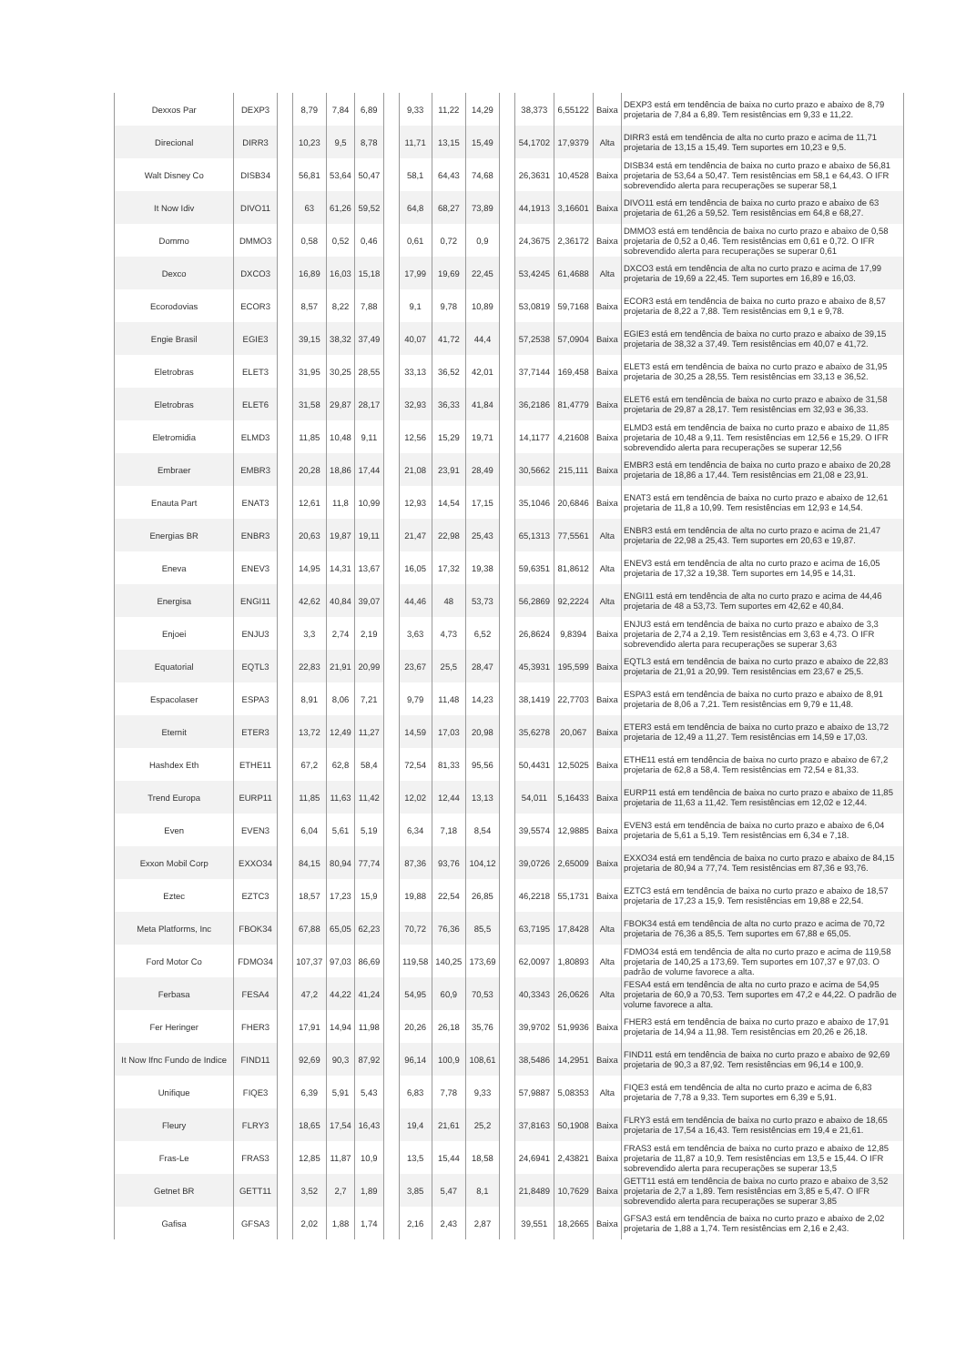| Dexxos Par | DEXP3 | | 8,79 | 7,84 | 6,89 | | 9,33 | 11,22 | 14,29 | | 38,373 | 6,55122 | Baixa | DEXP3 está em tendência de baixa no curto prazo e abaixo de 8,79 projetaria de 7,84 a 6,89. Tem resistências em 9,33 e 11,22. |
| Direcional | DIRR3 | | 10,23 | 9,5 | 8,78 | | 11,71 | 13,15 | 15,49 | | 54,1702 | 17,9379 | Alta | DIRR3 está em tendência de alta no curto prazo e acima de 11,71 projetaria de 13,15 a 15,49. Tem suportes em 10,23 e 9,5. |
| Walt Disney Co | DISB34 | | 56,81 | 53,64 | 50,47 | | 58,1 | 64,43 | 74,68 | | 26,3631 | 10,4528 | Baixa | DISB34 está em tendência de baixa no curto prazo e abaixo de 56,81 projetaria de 53,64 a 50,47. Tem resistências em 58,1 e 64,43. O IFR sobrevendido alerta para recuperações se superar 58,1 |
| It Now Idiv | DIVO11 | | 63 | 61,26 | 59,52 | | 64,8 | 68,27 | 73,89 | | 44,1913 | 3,16601 | Baixa | DIVO11 está em tendência de baixa no curto prazo e abaixo de 63 projetaria de 61,26 a 59,52. Tem resistências em 64,8 e 68,27. |
| Dommo | DMMO3 | | 0,58 | 0,52 | 0,46 | | 0,61 | 0,72 | 0,9 | | 24,3675 | 2,36172 | Baixa | DMMO3 está em tendência de baixa no curto prazo e abaixo de 0,58 projetaria de 0,52 a 0,46. Tem resistências em 0,61 e 0,72. O IFR sobrevendido alerta para recuperações se superar 0,61 |
| Dexco | DXCO3 | | 16,89 | 16,03 | 15,18 | | 17,99 | 19,69 | 22,45 | | 53,4245 | 61,4688 | Alta | DXCO3 está em tendência de alta no curto prazo e acima de 17,99 projetaria de 19,69 a 22,45. Tem suportes em 16,89 e 16,03. |
| Ecorodovias | ECOR3 | | 8,57 | 8,22 | 7,88 | | 9,1 | 9,78 | 10,89 | | 53,0819 | 59,7168 | Baixa | ECOR3 está em tendência de baixa no curto prazo e abaixo de 8,57 projetaria de 8,22 a 7,88. Tem resistências em 9,1 e 9,78. |
| Engie Brasil | EGIE3 | | 39,15 | 38,32 | 37,49 | | 40,07 | 41,72 | 44,4 | | 57,2538 | 57,0904 | Baixa | EGIE3 está em tendência de baixa no curto prazo e abaixo de 39,15 projetaria de 38,32 a 37,49. Tem resistências em 40,07 e 41,72. |
| Eletrobras | ELET3 | | 31,95 | 30,25 | 28,55 | | 33,13 | 36,52 | 42,01 | | 37,7144 | 169,458 | Baixa | ELET3 está em tendência de baixa no curto prazo e abaixo de 31,95 projetaria de 30,25 a 28,55. Tem resistências em 33,13 e 36,52. |
| Eletrobras | ELET6 | | 31,58 | 29,87 | 28,17 | | 32,93 | 36,33 | 41,84 | | 36,2186 | 81,4779 | Baixa | ELET6 está em tendência de baixa no curto prazo e abaixo de 31,58 projetaria de 29,87 a 28,17. Tem resistências em 32,93 e 36,33. |
| Eletromidia | ELMD3 | | 11,85 | 10,48 | 9,11 | | 12,56 | 15,29 | 19,71 | | 14,1177 | 4,21608 | Baixa | ELMD3 está em tendência de baixa no curto prazo e abaixo de 11,85 projetaria de 10,48 a 9,11. Tem resistências em 12,56 e 15,29. O IFR sobrevendido alerta para recuperações se superar 12,56 |
| Embraer | EMBR3 | | 20,28 | 18,86 | 17,44 | | 21,08 | 23,91 | 28,49 | | 30,5662 | 215,111 | Baixa | EMBR3 está em tendência de baixa no curto prazo e abaixo de 20,28 projetaria de 18,86 a 17,44. Tem resistências em 21,08 e 23,91. |
| Enauta Part | ENAT3 | | 12,61 | 11,8 | 10,99 | | 12,93 | 14,54 | 17,15 | | 35,1046 | 20,6846 | Baixa | ENAT3 está em tendência de baixa no curto prazo e abaixo de 12,61 projetaria de 11,8 a 10,99. Tem resistências em 12,93 e 14,54. |
| Energias BR | ENBR3 | | 20,63 | 19,87 | 19,11 | | 21,47 | 22,98 | 25,43 | | 65,1313 | 77,5561 | Alta | ENBR3 está em tendência de alta no curto prazo e acima de 21,47 projetaria de 22,98 a 25,43. Tem suportes em 20,63 e 19,87. |
| Eneva | ENEV3 | | 14,95 | 14,31 | 13,67 | | 16,05 | 17,32 | 19,38 | | 59,6351 | 81,8612 | Alta | ENEV3 está em tendência de alta no curto prazo e acima de 16,05 projetaria de 17,32 a 19,38. Tem suportes em 14,95 e 14,31. |
| Energisa | ENGI11 | | 42,62 | 40,84 | 39,07 | | 44,46 | 48 | 53,73 | | 56,2869 | 92,2224 | Alta | ENGI11 está em tendência de alta no curto prazo e acima de 44,46 projetaria de 48 a 53,73. Tem suportes em 42,62 e 40,84. |
| Enjoei | ENJU3 | | 3,3 | 2,74 | 2,19 | | 3,63 | 4,73 | 6,52 | | 26,8624 | 9,8394 | Baixa | ENJU3 está em tendência de baixa no curto prazo e abaixo de 3,3 projetaria de 2,74 a 2,19. Tem resistências em 3,63 e 4,73. O IFR sobrevendido alerta para recuperações se superar 3,63 |
| Equatorial | EQTL3 | | 22,83 | 21,91 | 20,99 | | 23,67 | 25,5 | 28,47 | | 45,3931 | 195,599 | Baixa | EQTL3 está em tendência de baixa no curto prazo e abaixo de 22,83 projetaria de 21,91 a 20,99. Tem resistências em 23,67 e 25,5. |
| Espacolaser | ESPA3 | | 8,91 | 8,06 | 7,21 | | 9,79 | 11,48 | 14,23 | | 38,1419 | 22,7703 | Baixa | ESPA3 está em tendência de baixa no curto prazo e abaixo de 8,91 projetaria de 8,06 a 7,21. Tem resistências em 9,79 e 11,48. |
| Eternit | ETER3 | | 13,72 | 12,49 | 11,27 | | 14,59 | 17,03 | 20,98 | | 35,6278 | 20,067 | Baixa | ETER3 está em tendência de baixa no curto prazo e abaixo de 13,72 projetaria de 12,49 a 11,27. Tem resistências em 14,59 e 17,03. |
| Hashdex Eth | ETHE11 | | 67,2 | 62,8 | 58,4 | | 72,54 | 81,33 | 95,56 | | 50,4431 | 12,5025 | Baixa | ETHE11 está em tendência de baixa no curto prazo e abaixo de 67,2 projetaria de 62,8 a 58,4. Tem resistências em 72,54 e 81,33. |
| Trend Europa | EURP11 | | 11,85 | 11,63 | 11,42 | | 12,02 | 12,44 | 13,13 | | 54,011 | 5,16433 | Baixa | EURP11 está em tendência de baixa no curto prazo e abaixo de 11,85 projetaria de 11,63 a 11,42. Tem resistências em 12,02 e 12,44. |
| Even | EVEN3 | | 6,04 | 5,61 | 5,19 | | 6,34 | 7,18 | 8,54 | | 39,5574 | 12,9885 | Baixa | EVEN3 está em tendência de baixa no curto prazo e abaixo de 6,04 projetaria de 5,61 a 5,19. Tem resistências em 6,34 e 7,18. |
| Exxon Mobil Corp | EXXO34 | | 84,15 | 80,94 | 77,74 | | 87,36 | 93,76 | 104,12 | | 39,0726 | 2,65009 | Baixa | EXXO34 está em tendência de baixa no curto prazo e abaixo de 84,15 projetaria de 80,94 a 77,74. Tem resistências em 87,36 e 93,76. |
| Eztec | EZTC3 | | 18,57 | 17,23 | 15,9 | | 19,88 | 22,54 | 26,85 | | 46,2218 | 55,1731 | Baixa | EZTC3 está em tendência de baixa no curto prazo e abaixo de 18,57 projetaria de 17,23 a 15,9. Tem resistências em 19,88 e 22,54. |
| Meta Platforms, Inc | FBOK34 | | 67,88 | 65,05 | 62,23 | | 70,72 | 76,36 | 85,5 | | 63,7195 | 17,8428 | Alta | FBOK34 está em tendência de alta no curto prazo e acima de 70,72 projetaria de 76,36 a 85,5. Tem suportes em 67,88 e 65,05. |
| Ford Motor Co | FDMO34 | | 107,37 | 97,03 | 86,69 | | 119,58 | 140,25 | 173,69 | | 62,0097 | 1,80893 | Alta | FDMO34 está em tendência de alta no curto prazo e acima de 119,58 projetaria de 140,25 a 173,69. Tem suportes em 107,37 e 97,03. O padrão de volume favorece a alta. |
| Ferbasa | FESA4 | | 47,2 | 44,22 | 41,24 | | 54,95 | 60,9 | 70,53 | | 40,3343 | 26,0626 | Alta | FESA4 está em tendência de alta no curto prazo e acima de 54,95 projetaria de 60,9 a 70,53. Tem suportes em 47,2 e 44,22. O padrão de volume favorece a alta. |
| Fer Heringer | FHER3 | | 17,91 | 14,94 | 11,98 | | 20,26 | 26,18 | 35,76 | | 39,9702 | 51,9936 | Baixa | FHER3 está em tendência de baixa no curto prazo e abaixo de 17,91 projetaria de 14,94 a 11,98. Tem resistências em 20,26 e 26,18. |
| It Now Ifnc Fundo de Indice | FIND11 | | 92,69 | 90,3 | 87,92 | | 96,14 | 100,9 | 108,61 | | 38,5486 | 14,2951 | Baixa | FIND11 está em tendência de baixa no curto prazo e abaixo de 92,69 projetaria de 90,3 a 87,92. Tem resistências em 96,14 e 100,9. |
| Unifique | FIQE3 | | 6,39 | 5,91 | 5,43 | | 6,83 | 7,78 | 9,33 | | 57,9887 | 5,08353 | Alta | FIQE3 está em tendência de alta no curto prazo e acima de 6,83 projetaria de 7,78 a 9,33. Tem suportes em 6,39 e 5,91. |
| Fleury | FLRY3 | | 18,65 | 17,54 | 16,43 | | 19,4 | 21,61 | 25,2 | | 37,8163 | 50,1908 | Baixa | FLRY3 está em tendência de baixa no curto prazo e abaixo de 18,65 projetaria de 17,54 a 16,43. Tem resistências em 19,4 e 21,61. |
| Fras-Le | FRAS3 | | 12,85 | 11,87 | 10,9 | | 13,5 | 15,44 | 18,58 | | 24,6941 | 2,43821 | Baixa | FRAS3 está em tendência de baixa no curto prazo e abaixo de 12,85 projetaria de 11,87 a 10,9. Tem resistências em 13,5 e 15,44. O IFR sobrevendido alerta para recuperações se superar 13,5 |
| Getnet BR | GETT11 | | 3,52 | 2,7 | 1,89 | | 3,85 | 5,47 | 8,1 | | 21,8489 | 10,7629 | Baixa | GETT11 está em tendência de baixa no curto prazo e abaixo de 3,52 projetaria de 2,7 a 1,89. Tem resistências em 3,85 e 5,47. O IFR sobrevendido alerta para recuperações se superar 3,85 |
| Gafisa | GFSA3 | | 2,02 | 1,88 | 1,74 | | 2,16 | 2,43 | 2,87 | | 39,551 | 18,2665 | Baixa | GFSA3 está em tendência de baixa no curto prazo e abaixo de 2,02 projetaria de 1,88 a 1,74. Tem resistências em 2,16 e 2,43. |